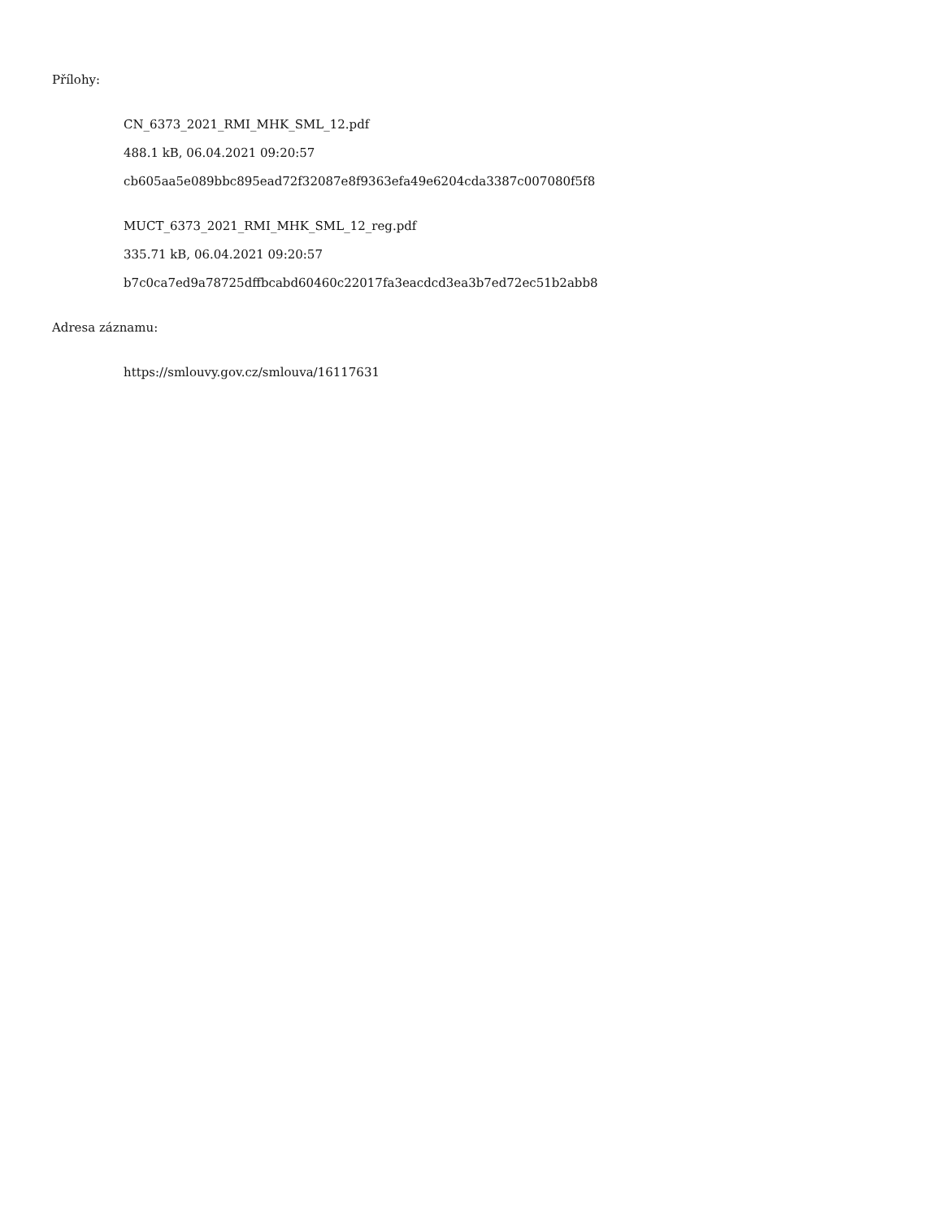Přílohy:
CN_6373_2021_RMI_MHK_SML_12.pdf
488.1 kB, 06.04.2021 09:20:57
cb605aa5e089bbc895ead72f32087e8f9363efa49e6204cda3387c007080f5f8
MUCT_6373_2021_RMI_MHK_SML_12_reg.pdf
335.71 kB, 06.04.2021 09:20:57
b7c0ca7ed9a78725dffbcabd60460c22017fa3eacdcd3ea3b7ed72ec51b2abb8
Adresa záznamu:
https://smlouvy.gov.cz/smlouva/16117631